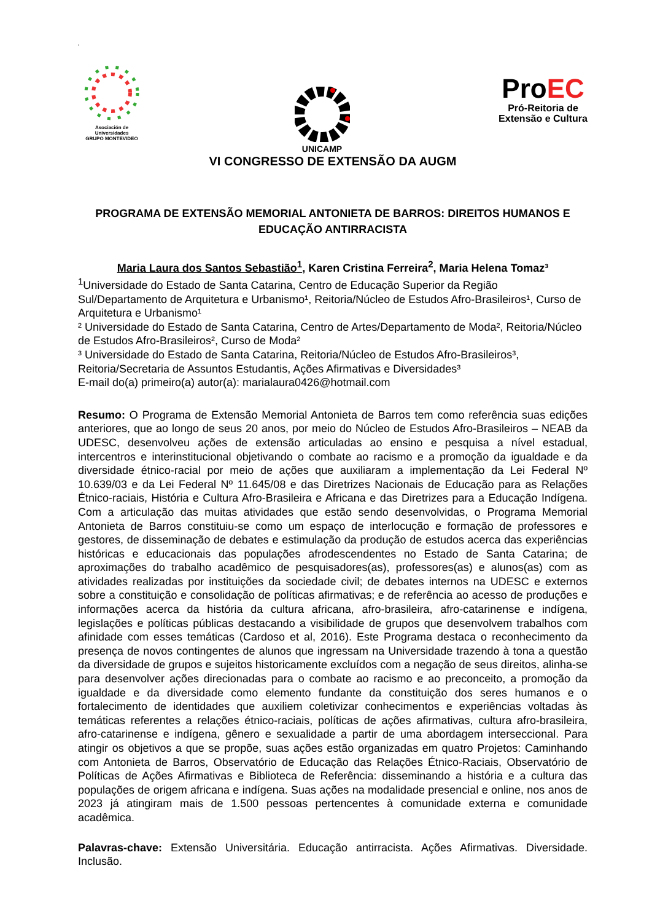‘
Asociación de Universidades
GRUPO MONTEVIDEO
UNICAMP
ProEC
Pró-Reitoria de
Extensão e Cultura
VI CONGRESSO DE EXTENSÃO DA AUGM
PROGRAMA DE EXTENSÃO MEMORIAL ANTONIETA DE BARROS: DIREITOS HUMANOS E EDUCAÇÃO ANTIRRACISTA
Maria Laura dos Santos Sebastião<sup>1</sup>, Karen Cristina Ferreira<sup>2</sup>, Maria Helena Tomaz³
<sup>1</sup> Universidade do Estado de Santa Catarina, Centro de Educação Superior da Região Sul/Departamento de Arquitetura e Urbanismo¹, Reitoria/Núcleo de Estudos Afro-Brasileiros¹, Curso de Arquitetura e Urbanismo¹
² Universidade do Estado de Santa Catarina, Centro de Artes/Departamento de Moda², Reitoria/Núcleo de Estudos Afro-Brasileiros², Curso de Moda²
³ Universidade do Estado de Santa Catarina, Reitoria/Núcleo de Estudos Afro-Brasileiros³, Reitoria/Secretaria de Assuntos Estudantis, Ações Afirmativas e Diversidades³
E-mail do(a) primeiro(a) autor(a): marialaura0426@hotmail.com
Resumo: O Programa de Extensão Memorial Antonieta de Barros tem como referência suas edições anteriores, que ao longo de seus 20 anos, por meio do Núcleo de Estudos Afro-Brasileiros – NEAB da UDESC, desenvolveu ações de extensão articuladas ao ensino e pesquisa a nível estadual, intercentros e interinstitucional objetivando o combate ao racismo e a promoção da igualdade e da diversidade étnico-racial por meio de ações que auxiliaram a implementação da Lei Federal Nº 10.639/03 e da Lei Federal Nº 11.645/08 e das Diretrizes Nacionais de Educação para as Relações Étnico-raciais, História e Cultura Afro-Brasileira e Africana e das Diretrizes para a Educação Indígena. Com a articulação das muitas atividades que estão sendo desenvolvidas, o Programa Memorial Antonieta de Barros constituiu-se como um espaço de interlocução e formação de professores e gestores, de disseminação de debates e estimulação da produção de estudos acerca das experiências históricas e educacionais das populações afrodescendentes no Estado de Santa Catarina; de aproximações do trabalho acadêmico de pesquisadores(as), professores(as) e alunos(as) com as atividades realizadas por instituições da sociedade civil; de debates internos na UDESC e externos sobre a constituição e consolidação de políticas afirmativas; e de referência ao acesso de produções e informações acerca da história da cultura africana, afro-brasileira, afro-catarinense e indígena, legislações e políticas públicas destacando a visibilidade de grupos que desenvolvem trabalhos com afinidade com esses temáticas (Cardoso et al, 2016). Este Programa destaca o reconhecimento da presença de novos contingentes de alunos que ingressam na Universidade trazendo à tona a questão da diversidade de grupos e sujeitos historicamente excluídos com a negação de seus direitos, alinha-se para desenvolver ações direcionadas para o combate ao racismo e ao preconceito, a promoção da igualdade e da diversidade como elemento fundante da constituição dos seres humanos e o fortalecimento de identidades que auxiliem coletivizar conhecimentos e experiências voltadas às temáticas referentes a relações étnico-raciais, políticas de ações afirmativas, cultura afro-brasileira, afro-catarinense e indígena, gênero e sexualidade a partir de uma abordagem interseccional. Para atingir os objetivos a que se propõe, suas ações estão organizadas em quatro Projetos: Caminhando com Antonieta de Barros, Observatório de Educação das Relações Étnico-Raciais, Observatório de Políticas de Ações Afirmativas e Biblioteca de Referência: disseminando a história e a cultura das populações de origem africana e indígena. Suas ações na modalidade presencial e online, nos anos de 2023 já atingiram mais de 1.500 pessoas pertencentes à comunidade externa e comunidade acadêmica.
Palavras-chave: Extensão Universitária. Educação antirracista. Ações Afirmativas. Diversidade. Inclusão.